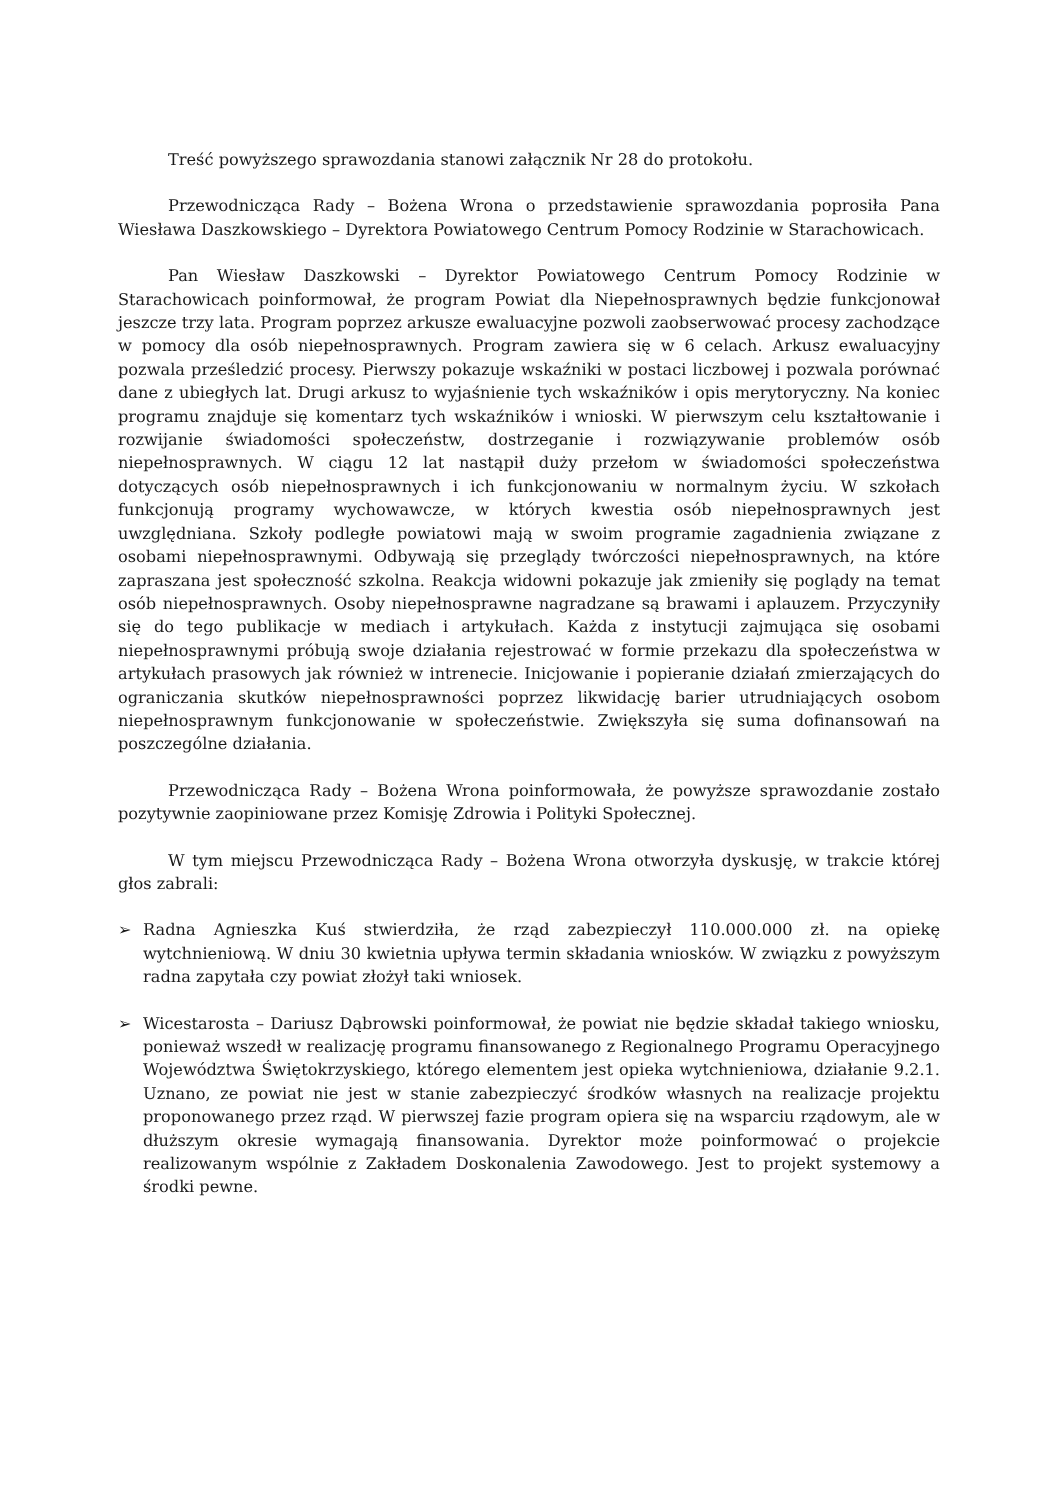Treść powyższego sprawozdania stanowi załącznik Nr 28 do protokołu.
Przewodnicząca Rady – Bożena Wrona o przedstawienie sprawozdania poprosiła Pana Wiesława Daszkowskiego – Dyrektora Powiatowego Centrum Pomocy Rodzinie w Starachowicach.
Pan Wiesław Daszkowski – Dyrektor Powiatowego Centrum Pomocy Rodzinie w Starachowicach poinformował, że program Powiat dla Niepełnosprawnych będzie funkcjonował jeszcze trzy lata. Program poprzez arkusze ewaluacyjne pozwoli zaobserwować procesy zachodzące w pomocy dla osób niepełnosprawnych. Program zawiera się w 6 celach. Arkusz ewaluacyjny pozwala prześledzić procesy. Pierwszy pokazuje wskaźniki w postaci liczbowej i pozwala porównać dane z ubiegłych lat. Drugi arkusz to wyjaśnienie tych wskaźników i opis merytoryczny. Na koniec programu znajduje się komentarz tych wskaźników i wnioski. W pierwszym celu kształtowanie i rozwijanie świadomości społeczeństw, dostrzeganie i rozwiązywanie problemów osób niepełnosprawnych. W ciągu 12 lat nastąpił duży przełom w świadomości społeczeństwa dotyczących osób niepełnosprawnych i ich funkcjonowaniu w normalnym życiu. W szkołach funkcjonują programy wychowawcze, w których kwestia osób niepełnosprawnych jest uwzględniana. Szkoły podległe powiatowi mają w swoim programie zagadnienia związane z osobami niepełnosprawnymi. Odbywają się przeglądy twórczości niepełnosprawnych, na które zapraszana jest społeczność szkolna. Reakcja widowni pokazuje jak zmieniły się poglądy na temat osób niepełnosprawnych. Osoby niepełnosprawne nagradzane są brawami i aplauzem. Przyczyniły się do tego publikacje w mediach i artykułach. Każda z instytucji zajmująca się osobami niepełnosprawnymi próbują swoje działania rejestrować w formie przekazu dla społeczeństwa w artykułach prasowych jak również w intrenecie. Inicjowanie i popieranie działań zmierzających do ograniczania skutków niepełnosprawności poprzez likwidację barier utrudniających osobom niepełnosprawnym funkcjonowanie w społeczeństwie. Zwiększyła się suma dofinansowań na poszczególne działania.
Przewodnicząca Rady – Bożena Wrona poinformowała, że powyższe sprawozdanie zostało pozytywnie zaopiniowane przez Komisję Zdrowia i Polityki Społecznej.
W tym miejscu Przewodnicząca Rady – Bożena Wrona otworzyła dyskusję, w trakcie której głos zabrali:
➢ Radna Agnieszka Kuś stwierdziła, że rząd zabezpieczył 110.000.000 zł. na opiekę wytchnieniową. W dniu 30 kwietnia upływa termin składania wniosków. W związku z powyższym radna zapytała czy powiat złożył taki wniosek.
➢ Wicestarosta – Dariusz Dąbrowski poinformował, że powiat nie będzie składał takiego wniosku, ponieważ wszedł w realizację programu finansowanego z Regionalnego Programu Operacyjnego Województwa Świętokrzyskiego, którego elementem jest opieka wytchnieniowa, działanie 9.2.1. Uznano, ze powiat nie jest w stanie zabezpieczyć środków własnych na realizacje projektu proponowanego przez rząd. W pierwszej fazie program opiera się na wsparciu rządowym, ale w dłuższym okresie wymagają finansowania. Dyrektor może poinformować o projekcie realizowanym wspólnie z Zakładem Doskonalenia Zawodowego. Jest to projekt systemowy a środki pewne.